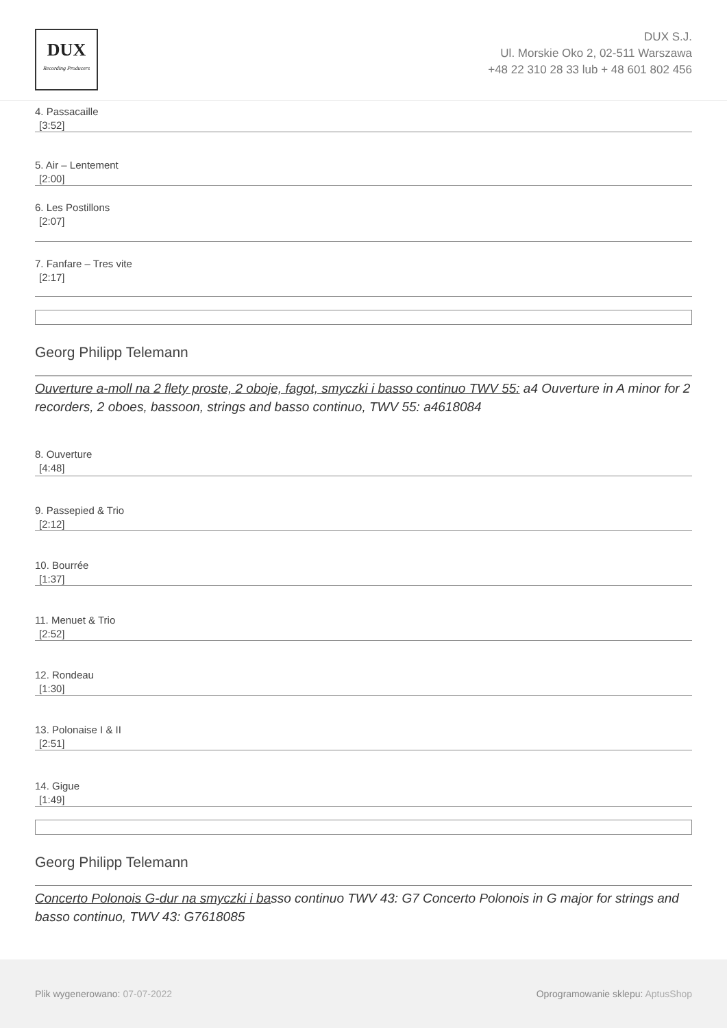DUX
Recording Producers
DUX S.J.
Ul. Morskie Oko 2, 02-511 Warszawa
+48 22 310 28 33 lub + 48 601 802 456
4. Passacaille
[3:52]
5. Air – Lentement
[2:00]
6. Les Postillons
[2:07]
7. Fanfare – Tres vite
[2:17]
Georg Philipp Telemann
Ouverture a-moll na 2 flety proste, 2 oboje, fagot, smyczki i basso continuo TWV 55: a4 Ouverture in A minor for 2 recorders, 2 oboes, bassoon, strings and basso continuo, TWV 55: a4618084
8. Ouverture
[4:48]
9. Passepied & Trio
[2:12]
10. Bourrée
[1:37]
11. Menuet & Trio
[2:52]
12. Rondeau
[1:30]
13. Polonaise I & II
[2:51]
14. Gigue
[1:49]
Georg Philipp Telemann
Concerto Polonois G-dur na smyczki i basso continuo TWV 43: G7 Concerto Polonois in G major for strings and basso continuo, TWV 43: G7618085
Plik wygenerowano: 07-07-2022
Oprogramowanie sklepu: AptusShop